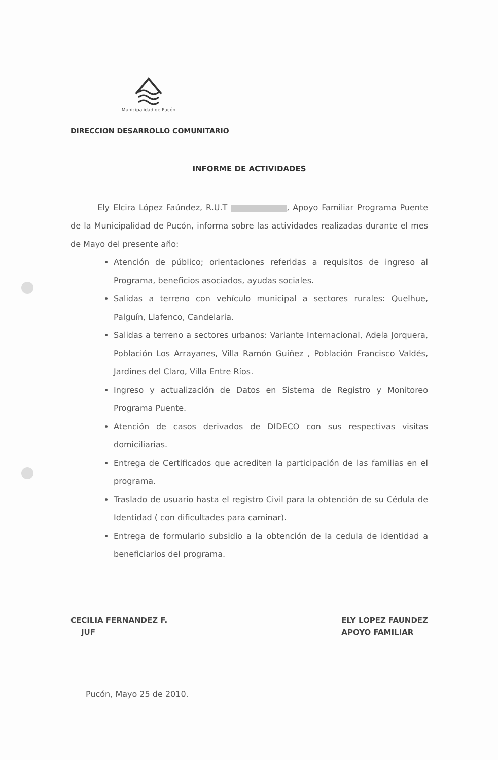Municipalidad de Pucón
DIRECCION DESARROLLO COMUNITARIO
INFORME DE ACTIVIDADES
Ely Elcira López Faúndez, R.U.T , Apoyo Familiar Programa Puente de la Municipalidad de Pucón, informa sobre las actividades realizadas durante el mes de Mayo del presente año:
Atención de público; orientaciones referidas a requisitos de ingreso al Programa, beneficios asociados, ayudas sociales.
Salidas a terreno con vehículo municipal a sectores rurales: Quelhue, Palguín, Llafenco, Candelaria.
Salidas a terreno a sectores urbanos: Variante Internacional, Adela Jorquera, Población Los Arrayanes, Villa Ramón Guíñez , Población Francisco Valdés, Jardines del Claro, Villa Entre Ríos.
Ingreso y actualización de Datos en Sistema de Registro y Monitoreo Programa Puente.
Atención de casos derivados de DIDECO con sus respectivas visitas domiciliarias.
Entrega de Certificados que acrediten la participación de las familias en el programa.
Traslado de usuario hasta el registro Civil para la obtención de su Cédula de Identidad ( con dificultades para caminar).
Entrega de formulario subsidio a la obtención de la cedula de identidad a beneficiarios del programa.
CECILIA FERNANDEZ F.
JUF
ELY LOPEZ FAUNDEZ
APOYO FAMILIAR
Pucón, Mayo 25 de 2010.